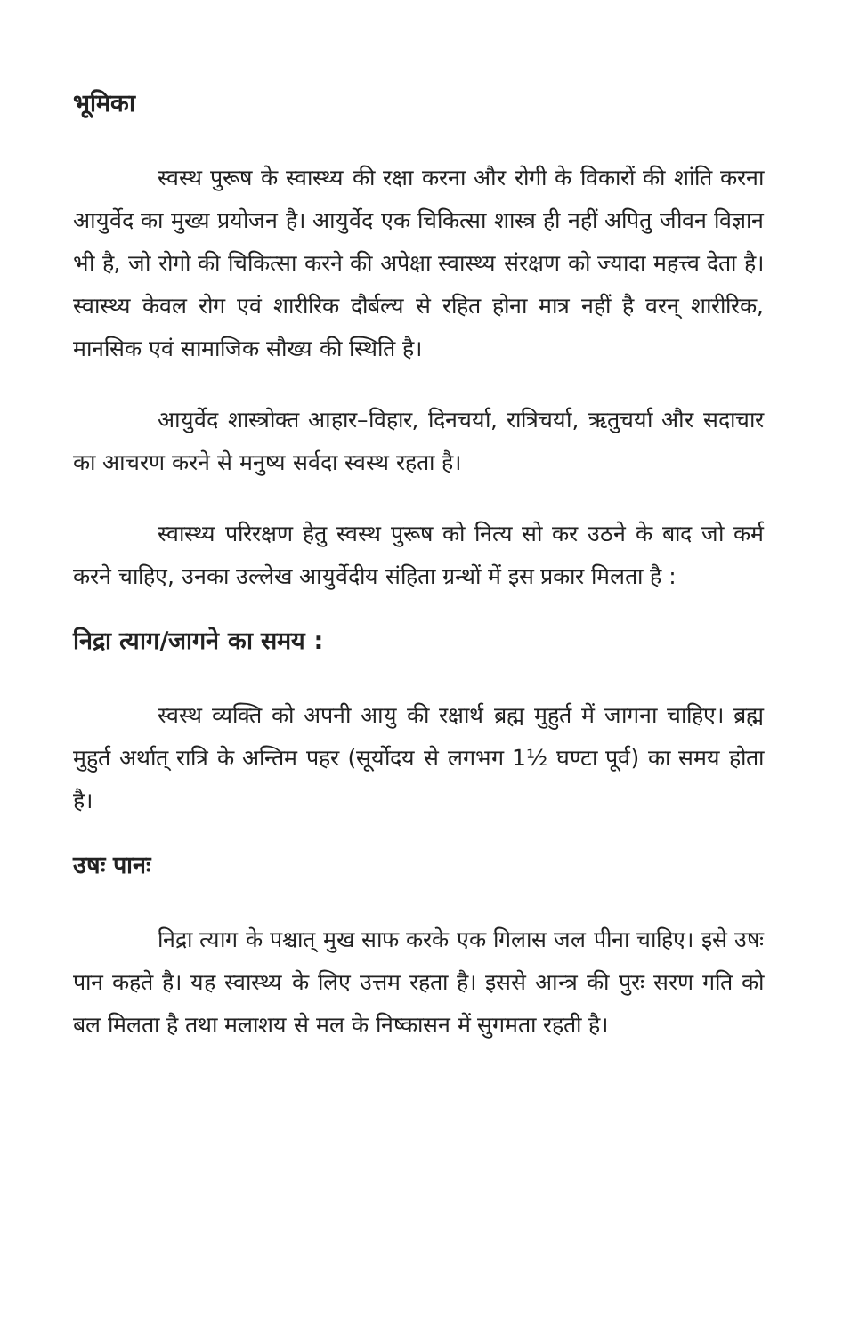भूमिका
स्वस्थ पुरूष के स्वास्थ्य की रक्षा करना और रोगी के विकारों की शांति करना आयुर्वेद का मुख्य प्रयोजन है। आयुर्वेद एक चिकित्सा शास्त्र ही नहीं अपितु जीवन विज्ञान भी है, जो रोगो की चिकित्सा करने की अपेक्षा स्वास्थ्य संरक्षण को ज्यादा महत्त्व देता है। स्वास्थ्य केवल रोग एवं शारीरिक दौर्बल्य से रहित होना मात्र नहीं है वरन् शारीरिक, मानसिक एवं सामाजिक सौख्य की स्थिति है।
आयुर्वेद शास्त्रोक्त आहार–विहार, दिनचर्या, रात्रिचर्या, ऋतुचर्या और सदाचार का आचरण करने से मनुष्य सर्वदा स्वस्थ रहता है।
स्वास्थ्य परिरक्षण हेतु स्वस्थ पुरूष को नित्य सो कर उठने के बाद जो कर्म करने चाहिए, उनका उल्लेख आयुर्वेदीय संहिता ग्रन्थों में इस प्रकार मिलता है :
निद्रा त्याग/जागने का समय :
स्वस्थ व्यक्ति को अपनी आयु की रक्षार्थ ब्रह्म मुहुर्त में जागना चाहिए। ब्रह्म मुहुर्त अर्थात् रात्रि के अन्तिम पहर (सूर्योदय से लगभग 1½ घण्टा पूर्व) का समय होता है।
उषः पानः
निद्रा त्याग के पश्चात् मुख साफ करके एक गिलास जल पीना चाहिए। इसे उषः पान कहते है। यह स्वास्थ्य के लिए उत्तम रहता है। इससे आन्त्र की पुरः सरण गति को बल मिलता है तथा मलाशय से मल के निष्कासन में सुगमता रहती है।